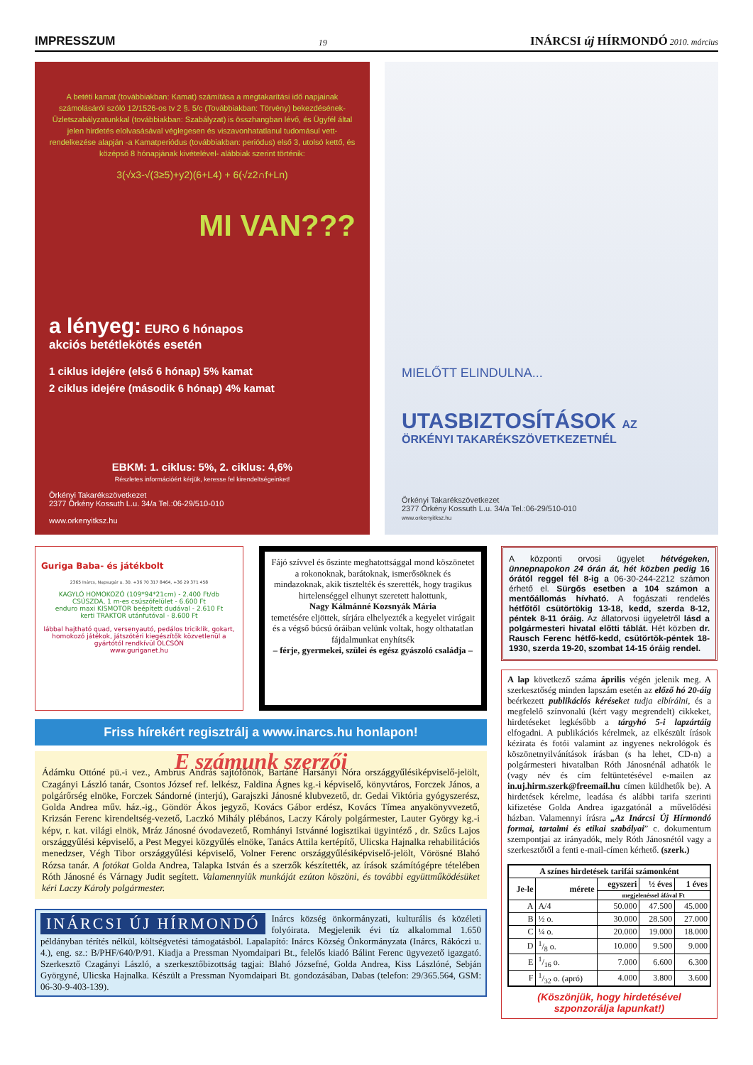IMPRESSZUM 19 INÁRCSI új HÍRMONDÓ 2010. március
A betéti kamat (továbbiakban: Kamat) számítása a megtakarítási idő napjainak számolásáról szóló 12/1526-os tv 2 §. 5/c (Továbbiakban: Törvény) bekezdésének- Üzletszabályzatunkkal (továbbiakban: Szabályzat) is összhangban lévő, és Ügyfél által jelen hirdetés elolvasásával véglegesen és viszavonhatatlanul tudomásul vett- rendelkezése alapján -a Kamatperiódus (továbbiakban: periódus) első 3, utolsó kettő, és középső 8 hónapjának kivételével- alábbiak szerint történik:
3(√x3-√(3≥5)+y2)(6+L4) + 6(√z2∩f+Ln)
MI VAN???
a lényeg: EURO 6 hónapos
akciós betétlekötés esetén
1 ciklus idejére (első 6 hónap) 5% kamat
2 ciklus idejére (második 6 hónap) 4% kamat
EBKM: 1. ciklus: 5%, 2. ciklus: 4,6%
Részletes információért kérjük, keresse fel kirendeltségeinket!
Örkényi Takarékszövetkezet
2377 Örkény Kossuth L.u. 34/a Tel.:06-29/510-010
www.orkenyitksz.hu
MIELŐTT ELINDULNA...
UTASBIZTOSÍTÁSOK AZ
ÖRKÉNYI TAKARÉKSZÖVETKEZETNÉL
Örkényi Takarékszövetkezet
2377 Örkény Kossuth L.u. 34/a Tel.:06-29/510-010
www.orkenyitksz.hu
Guriga Baba- és játékbolt
2365 Inárcs, Napsugár u. 30. +36 70 317 8464, +36 29 371 458
KAGYLÓ HOMOKOZÓ (109*94*21cm) - 2.400 Ft/db
CSÚSZDA, 1 m-es csúszófelület - 6.600 Ft
enduro maxi KISMOTOR beépített dudával - 2.610 Ft
kerti TRAKTOR utánfutóval - 8.600 Ft
lábbal hajtható quad, versenyautó, pedálos triciklik, gokart, homokozó játékok, játszótéri kiegészítők közvetlenül a gyártótól rendkívül OLCSÓN
www.guriganet.hu
Fájó szívvel és őszinte meghatottsággal mond köszönetet a rokonoknak, barátoknak, ismerősöknek és mindazoknak, akik tisztelték és szerették, hogy tragikus hirtelenséggel elhunyt szeretett halottunk,
Nagy Kálmánné Kozsnyák Mária
temetésére eljöttek, sírjára elhelyezték a kegyelet virágait és a végső búcsú óráiban velünk voltak, hogy olthatatlan fájdalmunkat enyhítsék
– férje, gyermekei, szülei és egész gyászoló családja –
Friss hírekért regisztrálj a www.inarcs.hu honlapon!
E számunk szerzői
Ádámku Ottóné pü.-i vez., Ambrus András sajtófőnök, Bartáné Harsányi Nóra országgyűlésiképviselő-jelölt, Czagányi László tanár, Csontos József ref. lelkész, Faldina Ágnes kg.-i képviselő, könyvtáros, Forczek János, a polgárőrség elnöke, Forczek Sándorné (interjú), Garajszki Jánosné klubvezető, dr. Gedai Viktória gyógyszerész, Golda Andrea műv. ház.-ig., Göndör Ákos jegyző, Kovács Gábor erdész, Kovács Tímea anyakönyvvezető, Krizsán Ferenc kirendeltség-vezető, Laczkó Mihály plébános, Laczy Károly polgármester, Lauter György kg.-i képv, r. kat. világi elnök, Mráz Jánosné óvodavezető, Romhányi Istvánné logisztikai ügyintéző , dr. Szűcs Lajos országgyűlési képviselő, a Pest Megyei közgyűlés elnöke, Tanács Attila kertépítő, Ulicska Hajnalka rehabilitációs menedzser, Végh Tibor országgyűlési képviselő, Volner Ferenc országgyűlésiképviselő-jelölt, Vörösné Blahó Rózsa tanár. A fotókat Golda Andrea, Talapka István és a szerzők készítették, az írások számítógépre tételében Róth Jánosné és Várnagy Judit segített. Valamennyiük munkáját ezúton köszöni, és további együttműködésüket kéri Laczy Károly polgármester.
INÁRCSI ÚJ HÍRMONDÓ Inárcs község önkormányzati, kulturális és közéleti folyóirata. Megjelenik évi tíz alkalommal 1.650 példányban térítés nélkül, költségvetési támogatásból. Lapalapító: Inárcs Község Önkormányzata (Inárcs, Rákóczi u. 4.), eng. sz.: B/PHF/640/P/91. Kiadja a Pressman Nyomdaipari Bt., felelős kiadó Bálint Ferenc ügyvezető igazgató. Szerkesztő Czagányi László, a szerkesztőbizottság tagjai: Blahó Józsefné, Golda Andrea, Kiss Lászlóné, Sebján Györgyné, Ulicska Hajnalka. Készült a Pressman Nyomdaipari Bt. gondozásában, Dabas (telefon: 29/365.564, GSM: 06-30-9-403-139).
A központi orvosi ügyelet hétvégeken, ünnepnapokon 24 órán át, hét közben pedig 16 órától reggel fél 8-ig a 06-30-244-2212 számon érhető el. Sürgős esetben a 104 számon a mentőállomás hívható. A fogászati rendelés hétfőtől csütörtökig 13-18, kedd, szerda 8-12, péntek 8-11 óráig. Az állatorvosi ügyeletről lásd a polgármesteri hivatal előtti táblát. Hét közben dr. Rausch Ferenc hétfő-kedd, csütörtök-péntek 18-1930, szerda 19-20, szombat 14-15 óráig rendel.
A lap következő száma április végén jelenik meg. A szerkesztőség minden lapszám esetén az előző hó 20-áig beérkezett publikációs kérések et tudja elbírálni, és a megfelelő színvonalú (kért vagy megrendelt) cikkeket, hirdetéseket legkésőbb a tárgyhó 5-i lapzártáig elfogadni. A publikációs kérelmek, az elkészült írások kézirata és fotói valamint az ingyenes nekrológok és köszönetnyilvánítások írásban (s ha lehet, CD-n) a polgármesteri hivatalban Róth Jánosnénál adhatók le (vagy név és cím feltüntetésével e-mailen az in.uj.hirm.szerk@freemail.hu címen küldhetők be). A hirdetések kérelme, leadása és alábbi tarifa szerinti kifizetése Golda Andrea igazgatónál a művelődési házban. Valamennyi írásra „Az Inárcsi Új Hírmondó formai, tartalmi és etikai szabályai” c. dokumentum szempontjai az irányadók, mely Róth Jánosnétól vagy a szerkesztőtől a fenti e-mail-címen kérhető. (szerk.)
| A színes hirdetések tarifái számonként | | | | |
| --- | --- | --- | --- | --- |
| Je-le | mérete | egyszeri | ½ éves | 1 éves |
| | | megjelenéssel áfával Ft | | |
| A | A/4 | 50.000 | 47.500 | 45.000 |
| B | ½ o. | 30.000 | 28.500 | 27.000 |
| C | ¼ o. | 20.000 | 19.000 | 18.000 |
| D | 1/8 o. | 10.000 | 9.500 | 9.000 |
| E | 1/16 o. | 7.000 | 6.600 | 6.300 |
| F | 1/32 o. (apró) | 4.000 | 3.800 | 3.600 |
(Köszönjük, hogy hirdetésével szponzorálja lapunkat!)